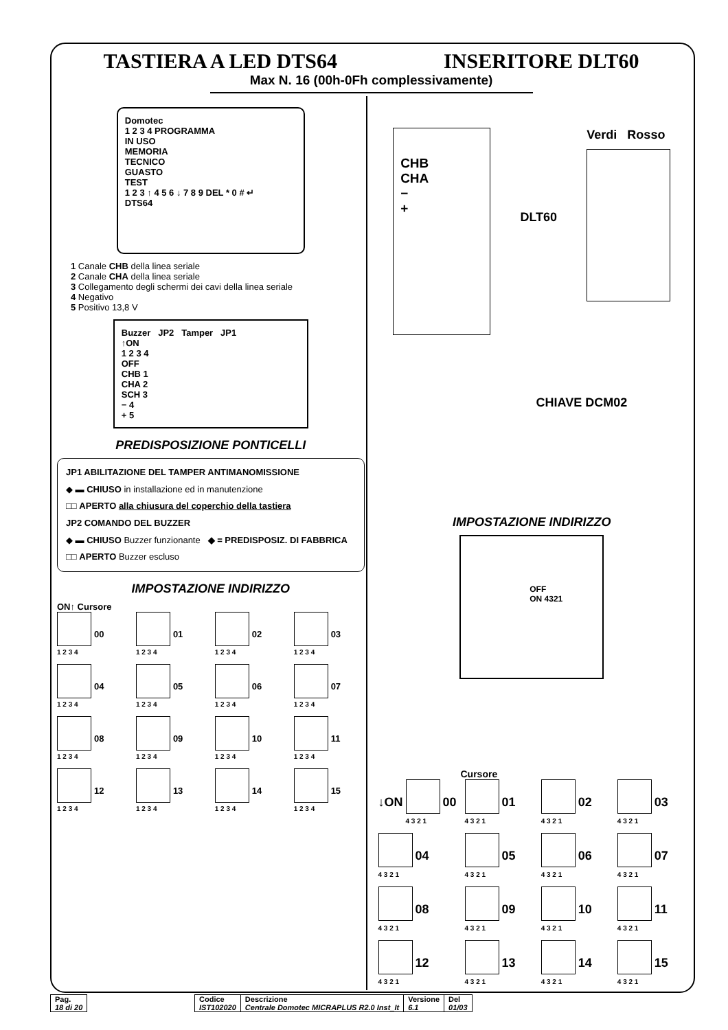TASTIERA A LED DTS64 INSERITORE DLT60
Max N. 16 (00h-0Fh complessivamente)
Domotec
1 2 3 4 PROGRAMMA
IN USO
MEMORIA
TECNICO
GUASTO
TEST
1 2 3 ↑ 4 5 6 ↓ 7 8 9 DEL * 0 # ↵
DTS64
1 Canale CHB della linea seriale
2 Canale CHA della linea seriale
3 Collegamento degli schermi dei cavi della linea seriale
4 Negativo
5 Positivo 13,8 V
Buzzer JP2 Tamper JP1
↑ON
1 2 3 4
OFF
CHB 1
CHA 2
SCH 3
− 4
+ 5
PREDISPOSIZIONE PONTICELLI
JP1 ABILITAZIONE DEL TAMPER ANTIMANOMISSIONE
◆ ▬ CHIUSO in installazione ed in manutenzione
□□ APERTO alla chiusura del coperchio della tastiera
JP2 COMANDO DEL BUZZER
◆ ▬ CHIUSO Buzzer funzionante ◆ = PREDISPOSIZ. DI FABBRICA
□□ APERTO Buzzer escluso
IMPOSTAZIONE INDIRIZZO
ON↑ Cursore
1 2 3 4 00
1 2 3 4 01
1 2 3 4 02
1 2 3 4 03
1 2 3 4 04
1 2 3 4 05
1 2 3 4 06
1 2 3 4 07
1 2 3 4 08
1 2 3 4 09
1 2 3 4 10
1 2 3 4 11
1 2 3 4 12
1 2 3 4 13
1 2 3 4 14
1 2 3 4 15
CHB
CHA
−
+
DLT60
Verdi Rosso
CHIAVE DCM02
IMPOSTAZIONE INDIRIZZO
OFF
ON 4321
Cursore
↓ON 4 3 2 1 00
4 3 2 1 01
4 3 2 1 02
4 3 2 1 03
4 3 2 1 04
4 3 2 1 05
4 3 2 1 06
4 3 2 1 07
4 3 2 1 08
4 3 2 1 09
4 3 2 1 10
4 3 2 1 11
4 3 2 1 12
4 3 2 1 13
4 3 2 1 14
4 3 2 1 15
| Pag. 18 di 20 |
| Codice IST102020 | Descrizione Centrale Domotec MICRAPLUS R2.0 Inst_It | Versione 6.1 | Del 01/03 |